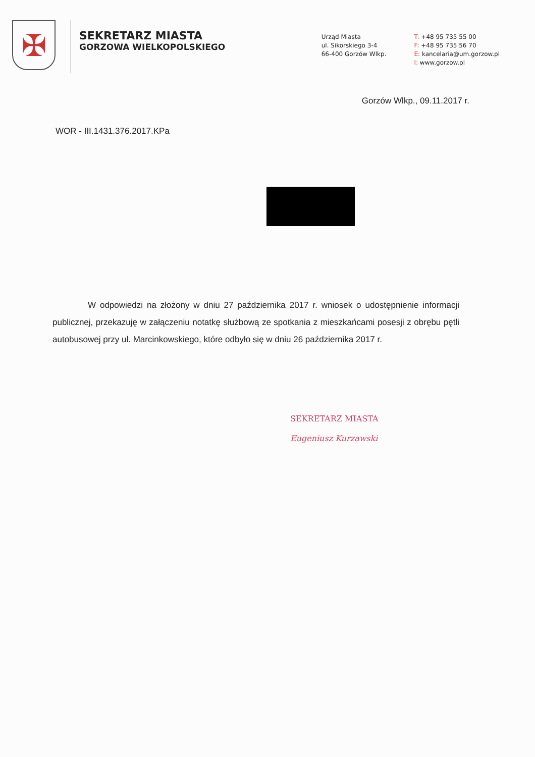✠
SEKRETARZ MIASTA
GORZOWA WIELKOPOLSKIEGO
Urząd Miasta
ul. Sikorskiego 3-4
66-400 Gorzów Wlkp.
T: +48 95 735 55 00
F: +48 95 735 56 70
E: kancelaria@um.gorzow.pl
I: www.gorzow.pl
Gorzów Wlkp., 09.11.2017 r.
WOR - III.1431.376.2017.KPa
W odpowiedzi na złożony w dniu 27 października 2017 r. wniosek o udostępnienie informacji publicznej, przekazuję w załączeniu notatkę służbową ze spotkania z mieszkańcami posesji z obrębu pętli autobusowej przy ul. Marcinkowskiego, które odbyło się w dniu 26 października 2017 r.
SEKRETARZ MIASTA
Eugeniusz Kurzawski